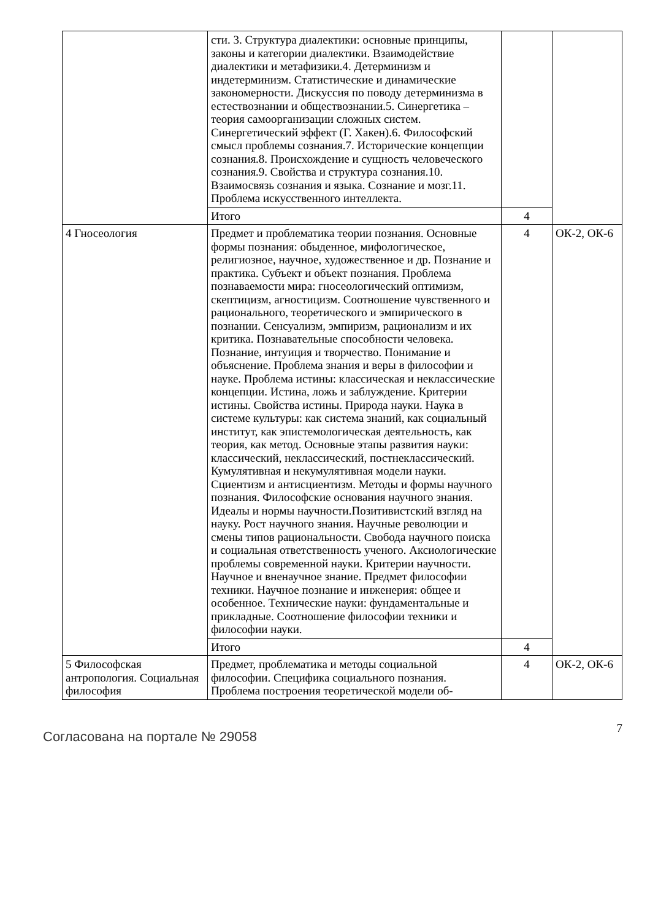| | сти. 3. Структура диалектики: основные принципы, законы и категории диалектики. Взаимодействие диалектики и метафизики.4. Детерминизм и индетерминизм. Статистические и динамические закономерности. Дискуссия по поводу детерминизма в естествознании и обществознании.5. Синергетика – теория самоорганизации сложных систем. Синергетический эффект (Г. Хакен).6. Философский смысл проблемы сознания.7. Исторические концепции сознания.8. Происхождение и сущность человеческого сознания.9. Свойства и структура сознания.10. Взаимосвязь сознания и языка. Сознание и мозг.11. Проблема искусственного интеллекта. | | |
| | Итого | 4 | |
| 4 Гносеология | Предмет и проблематика теории познания. Основные формы познания: обыденное, мифологическое, религиозное, научное, художественное и др. Познание и практика. Субъект и объект познания. Проблема познаваемости мира: гносеологический оптимизм, скептицизм, агностицизм. Соотношение чувственного и рационального, теоретического и эмпирического в познании. Сенсуализм, эмпиризм, рационализм и их критика. Познавательные способности человека. Познание, интуиция и творчество. Понимание и объяснение. Проблема знания и веры в философии и науке. Проблема истины: классическая и неклассические концепции. Истина, ложь и заблуждение. Критерии истины. Свойства истины. Природа науки. Наука в системе культуры: как система знаний, как социальный институт, как эпистемологическая деятельность, как теория, как метод. Основные этапы развития науки: классический, неклассический, постнеклассический. Кумулятивная и некумулятивная модели науки. Сциентизм и антисциентизм. Методы и формы научного познания. Философские основания научного знания. Идеалы и нормы научности.Позитивистский взгляд на науку. Рост научного знания. Научные революции и смены типов рациональности. Свобода научного поиска и социальная ответственность ученого. Аксиологические проблемы современной науки. Критерии научности. Научное и вненаучное знание. Предмет философии техники. Научное познание и инженерия: общее и особенное. Технические науки: фундаментальные и прикладные. Соотношение философии техники и философии науки. | 4 | ОК-2, ОК-6 |
| | Итого | 4 | |
| 5 Философская антропология. Социальная философия | Предмет, проблематика и методы социальной философии. Специфика социального познания. Проблема построения теоретической модели об- | 4 | ОК-2, ОК-6 |
Согласована на портале № 29058
7